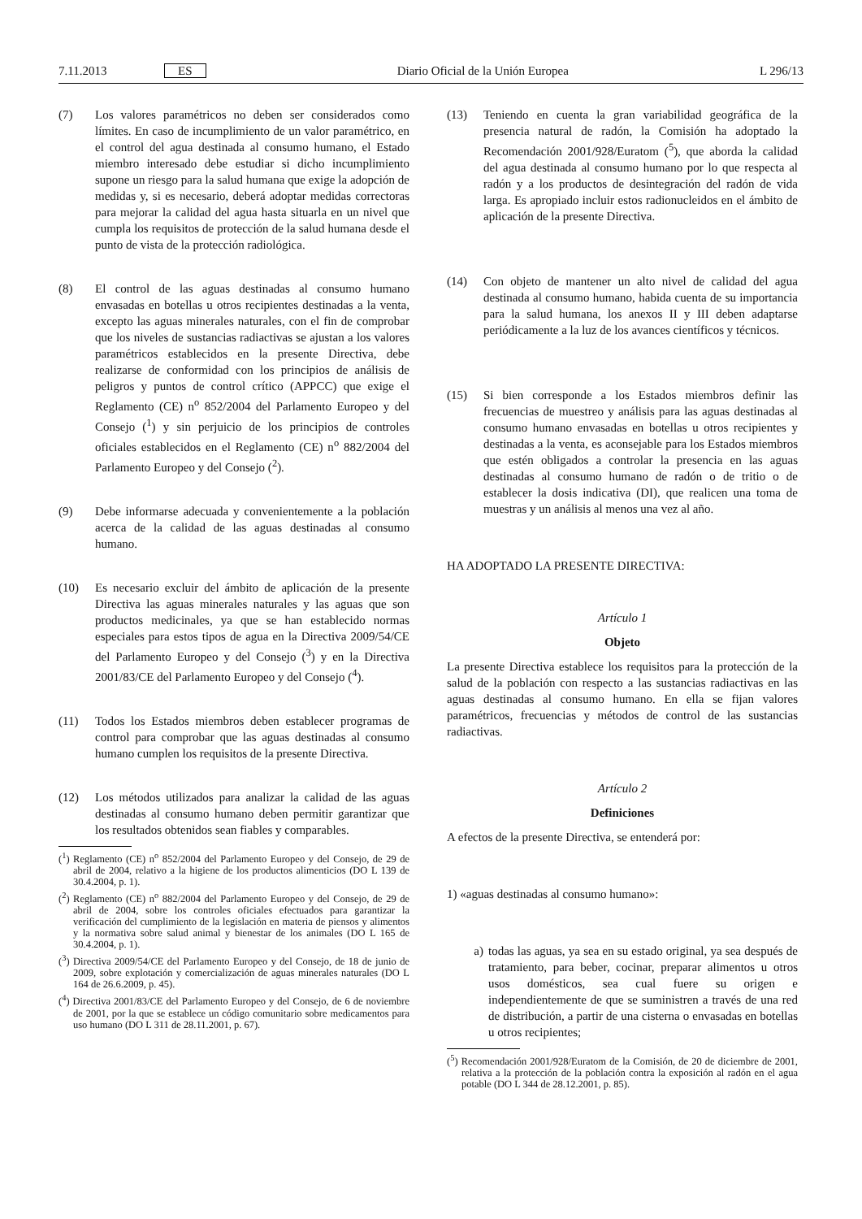7.11.2013 ES Diario Oficial de la Unión Europea L 296/13
(7) Los valores paramétricos no deben ser considerados como límites. En caso de incumplimiento de un valor paramétrico, en el control del agua destinada al consumo humano, el Estado miembro interesado debe estudiar si dicho incumplimiento supone un riesgo para la salud humana que exige la adopción de medidas y, si es necesario, deberá adoptar medidas correctoras para mejorar la calidad del agua hasta situarla en un nivel que cumpla los requisitos de protección de la salud humana desde el punto de vista de la protección radiológica.
(8) El control de las aguas destinadas al consumo humano envasadas en botellas u otros recipientes destinadas a la venta, excepto las aguas minerales naturales, con el fin de comprobar que los niveles de sustancias radiactivas se ajustan a los valores paramétricos establecidos en la presente Directiva, debe realizarse de conformidad con los principios de análisis de peligros y puntos de control crítico (APPCC) que exige el Reglamento (CE) n<sup>o</sup> 852/2004 del Parlamento Europeo y del Consejo (<sup>1</sup>) y sin perjuicio de los principios de controles oficiales establecidos en el Reglamento (CE) n<sup>o</sup> 882/2004 del Parlamento Europeo y del Consejo (<sup>2</sup>).
(9) Debe informarse adecuada y convenientemente a la población acerca de la calidad de las aguas destinadas al consumo humano.
(10) Es necesario excluir del ámbito de aplicación de la presente Directiva las aguas minerales naturales y las aguas que son productos medicinales, ya que se han establecido normas especiales para estos tipos de agua en la Directiva 2009/54/CE del Parlamento Europeo y del Consejo (<sup>3</sup>) y en la Directiva 2001/83/CE del Parlamento Europeo y del Consejo (<sup>4</sup>).
(11) Todos los Estados miembros deben establecer programas de control para comprobar que las aguas destinadas al consumo humano cumplen los requisitos de la presente Directiva.
(12) Los métodos utilizados para analizar la calidad de las aguas destinadas al consumo humano deben permitir garantizar que los resultados obtenidos sean fiables y comparables.
(<sup>1</sup>) Reglamento (CE) n<sup>o</sup> 852/2004 del Parlamento Europeo y del Consejo, de 29 de abril de 2004, relativo a la higiene de los productos alimenticios (DO L 139 de 30.4.2004, p. 1).
(<sup>2</sup>) Reglamento (CE) n<sup>o</sup> 882/2004 del Parlamento Europeo y del Consejo, de 29 de abril de 2004, sobre los controles oficiales efectuados para garantizar la verificación del cumplimiento de la legislación en materia de piensos y alimentos y la normativa sobre salud animal y bienestar de los animales (DO L 165 de 30.4.2004, p. 1).
(<sup>3</sup>) Directiva 2009/54/CE del Parlamento Europeo y del Consejo, de 18 de junio de 2009, sobre explotación y comercialización de aguas minerales naturales (DO L 164 de 26.6.2009, p. 45).
(<sup>4</sup>) Directiva 2001/83/CE del Parlamento Europeo y del Consejo, de 6 de noviembre de 2001, por la que se establece un código comunitario sobre medicamentos para uso humano (DO L 311 de 28.11.2001, p. 67).
(13) Teniendo en cuenta la gran variabilidad geográfica de la presencia natural de radón, la Comisión ha adoptado la Recomendación 2001/928/Euratom (<sup>5</sup>), que aborda la calidad del agua destinada al consumo humano por lo que respecta al radón y a los productos de desintegración del radón de vida larga. Es apropiado incluir estos radionucleidos en el ámbito de aplicación de la presente Directiva.
(14) Con objeto de mantener un alto nivel de calidad del agua destinada al consumo humano, habida cuenta de su importancia para la salud humana, los anexos II y III deben adaptarse periódicamente a la luz de los avances científicos y técnicos.
(15) Si bien corresponde a los Estados miembros definir las frecuencias de muestreo y análisis para las aguas destinadas al consumo humano envasadas en botellas u otros recipientes y destinadas a la venta, es aconsejable para los Estados miembros que estén obligados a controlar la presencia en las aguas destinadas al consumo humano de radón o de tritio o de establecer la dosis indicativa (DI), que realicen una toma de muestras y un análisis al menos una vez al año.
HA ADOPTADO LA PRESENTE DIRECTIVA:
Artículo 1
Objeto
La presente Directiva establece los requisitos para la protección de la salud de la población con respecto a las sustancias radiactivas en las aguas destinadas al consumo humano. En ella se fijan valores paramétricos, frecuencias y métodos de control de las sustancias radiactivas.
Artículo 2
Definiciones
A efectos de la presente Directiva, se entenderá por:
1) «aguas destinadas al consumo humano»:
a) todas las aguas, ya sea en su estado original, ya sea después de tratamiento, para beber, cocinar, preparar alimentos u otros usos domésticos, sea cual fuere su origen e independientemente de que se suministren a través de una red de distribución, a partir de una cisterna o envasadas en botellas u otros recipientes;
(<sup>5</sup>) Recomendación 2001/928/Euratom de la Comisión, de 20 de diciembre de 2001, relativa a la protección de la población contra la exposición al radón en el agua potable (DO L 344 de 28.12.2001, p. 85).